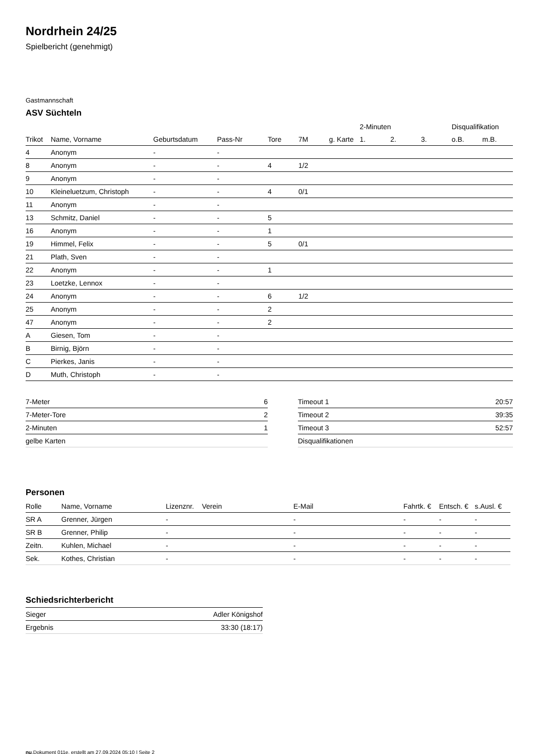Nordrhein 24/25
Spielbericht (genehmigt)
Gastmannschaft
ASV Süchteln
| | | | | | | | 2-Minuten | | | Disqualifikation | |
| --- | --- | --- | --- | --- | --- | --- | --- | --- | --- | --- | --- |
| Trikot | Name, Vorname | Geburtsdatum | Pass-Nr | Tore | 7M | g. Karte | 1. | 2. | 3. | o.B. | m.B. |
| 4 | Anonym | - | - | | | | | | | | |
| 8 | Anonym | - | - | 4 | 1/2 | | | | | | |
| 9 | Anonym | - | - | | | | | | | | |
| 10 | Kleineluetzum, Christoph | - | - | 4 | 0/1 | | | | | | |
| 11 | Anonym | - | - | | | | | | | | |
| 13 | Schmitz, Daniel | - | - | 5 | | | | | | | |
| 16 | Anonym | - | - | 1 | | | | | | | |
| 19 | Himmel, Felix | - | - | 5 | 0/1 | | | | | | |
| 21 | Plath, Sven | - | - | | | | | | | | |
| 22 | Anonym | - | - | 1 | | | | | | | |
| 23 | Loetzke, Lennox | - | - | | | | | | | | |
| 24 | Anonym | - | - | 6 | 1/2 | | | | | | |
| 25 | Anonym | - | - | 2 | | | | | | | |
| 47 | Anonym | - | - | 2 | | | | | | | |
| A | Giesen, Tom | - | - | | | | | | | | |
| B | Birnig, Björn | - | - | | | | | | | | |
| C | Pierkes, Janis | - | - | | | | | | | | |
| D | Muth, Christoph | - | - | | | | | | | | |
| 7-Meter | 6 |
| 7-Meter-Tore | 2 |
| 2-Minuten | 1 |
| gelbe Karten | |
| Timeout 1 | 20:57 |
| Timeout 2 | 39:35 |
| Timeout 3 | 52:57 |
| Disqualifikationen | |
Personen
| Rolle | Name, Vorname | Lizenznr. | Verein | E-Mail | Fahrtk. € | Entsch. € | s.Ausl. € |
| --- | --- | --- | --- | --- | --- | --- | --- |
| SR A | Grenner, Jürgen | - | | - | - | - | - |
| SR B | Grenner, Philip | - | | - | - | - | - |
| Zeitn. | Kuhlen, Michael | - | | - | - | - | - |
| Sek. | Kothes, Christian | - | | - | - | - | - |
Schiedsrichterbericht
| Sieger | Adler Königshof |
| Ergebnis | 33:30 (18:17) |
nu.Dokument 011e, erstellt am 27.09.2024 05:10 | Seite 2